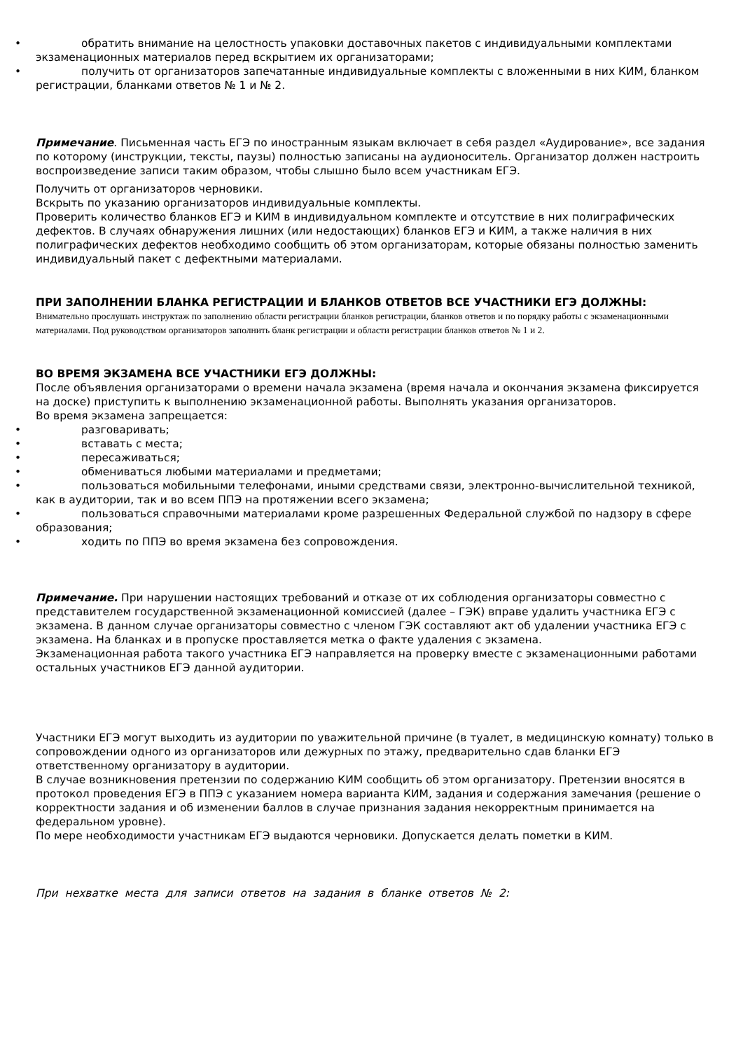• обратить внимание на целостность упаковки доставочных пакетов с индивидуальными комплектами экзаменационных материалов перед вскрытием их организаторами;
• получить от организаторов запечатанные индивидуальные комплекты с вложенными в них КИМ, бланком регистрации, бланками ответов № 1 и № 2.
Примечание. Письменная часть ЕГЭ по иностранным языкам включает в себя раздел «Аудирование», все задания по которому (инструкции, тексты, паузы) полностью записаны на аудионоситель. Организатор должен настроить воспроизведение записи таким образом, чтобы слышно было всем участникам ЕГЭ.
Получить от организаторов черновики.
Вскрыть по указанию организаторов индивидуальные комплекты.
Проверить количество бланков ЕГЭ и КИМ в индивидуальном комплекте и отсутствие в них полиграфических дефектов. В случаях обнаружения лишних (или недостающих) бланков ЕГЭ и КИМ, а также наличия в них полиграфических дефектов необходимо сообщить об этом организаторам, которые обязаны полностью заменить индивидуальный пакет с дефектными материалами.
ПРИ ЗАПОЛНЕНИИ БЛАНКА РЕГИСТРАЦИИ И БЛАНКОВ ОТВЕТОВ ВСЕ УЧАСТНИКИ ЕГЭ ДОЛЖНЫ:
Внимательно прослушать инструктаж по заполнению области регистрации бланков регистрации, бланков ответов и по порядку работы с экзаменационными материалами. Под руководством организаторов заполнить бланк регистрации и области регистрации бланков ответов № 1 и 2.
ВО ВРЕМЯ ЭКЗАМЕНА ВСЕ УЧАСТНИКИ ЕГЭ ДОЛЖНЫ:
После объявления организаторами о времени начала экзамена (время начала и окончания экзамена фиксируется на доске) приступить к выполнению экзаменационной работы. Выполнять указания организаторов.
Во время экзамена запрещается:
• разговаривать;
• вставать с места;
• пересаживаться;
• обмениваться любыми материалами и предметами;
• пользоваться мобильными телефонами, иными средствами связи, электронно-вычислительной техникой, как в аудитории, так и во всем ППЭ на протяжении всего экзамена;
• пользоваться справочными материалами кроме разрешенных Федеральной службой по надзору в сфере образования;
• ходить по ППЭ во время экзамена без сопровождения.
Примечание. При нарушении настоящих требований и отказе от их соблюдения организаторы совместно с представителем государственной экзаменационной комиссией (далее – ГЭК) вправе удалить участника ЕГЭ с экзамена. В данном случае организаторы совместно с членом ГЭК составляют акт об удалении участника ЕГЭ с экзамена. На бланках и в пропуске проставляется метка о факте удаления с экзамена.
Экзаменационная работа такого участника ЕГЭ направляется на проверку вместе с экзаменационными работами остальных участников ЕГЭ данной аудитории.
Участники ЕГЭ могут выходить из аудитории по уважительной причине (в туалет, в медицинскую комнату) только в сопровождении одного из организаторов или дежурных по этажу, предварительно сдав бланки ЕГЭ ответственному организатору в аудитории.
В случае возникновения претензии по содержанию КИМ сообщить об этом организатору. Претензии вносятся в протокол проведения ЕГЭ в ППЭ с указанием номера варианта КИМ, задания и содержания замечания (решение о корректности задания и об изменении баллов в случае признания задания некорректным принимается на федеральном уровне).
По мере необходимости участникам ЕГЭ выдаются черновики. Допускается делать пометки в КИМ.
При нехватке места для записи ответов на задания в бланке ответов № 2: